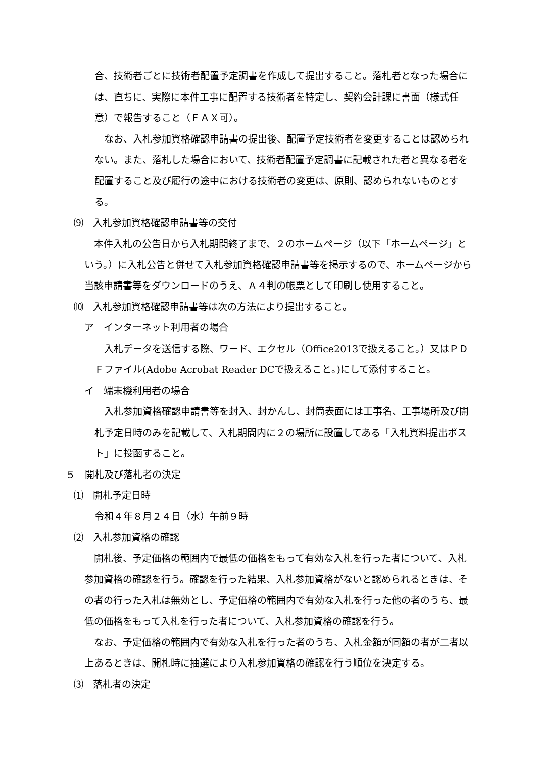合、技術者ごとに技術者配置予定調書を作成して提出すること。落札者となった場合には、直ちに、実際に本件工事に配置する技術者を特定し、契約会計課に書面（様式任意）で報告すること（ＦＡＸ可）。
　なお、入札参加資格確認申請書の提出後、配置予定技術者を変更することは認められない。また、落札した場合において、技術者配置予定調書に記載された者と異なる者を配置すること及び履行の途中における技術者の変更は、原則、認められないものとする。
⑼　入札参加資格確認申請書等の交付
　本件入札の公告日から入札期間終了まで、２のホームページ（以下「ホームページ」という。）に入札公告と併せて入札参加資格確認申請書等を掲示するので、ホームページから当該申請書等をダウンロードのうえ、Ａ４判の帳票として印刷し使用すること。
⑽　入札参加資格確認申請書等は次の方法により提出すること。
ア　インターネット利用者の場合
　入札データを送信する際、ワード、エクセル（Office2013で扱えること。）又はＰＤＦファイル(Adobe Acrobat Reader DCで扱えること。)にして添付すること。
イ　端末機利用者の場合
　入札参加資格確認申請書等を封入、封かんし、封筒表面には工事名、工事場所及び開札予定日時のみを記載して、入札期間内に２の場所に設置してある「入札資料提出ポスト」に投函すること。
５　開札及び落札者の決定
⑴　開札予定日時
令和４年８月２４日（水）午前９時
⑵　入札参加資格の確認
　開札後、予定価格の範囲内で最低の価格をもって有効な入札を行った者について、入札参加資格の確認を行う。確認を行った結果、入札参加資格がないと認められるときは、その者の行った入札は無効とし、予定価格の範囲内で有効な入札を行った他の者のうち、最低の価格をもって入札を行った者について、入札参加資格の確認を行う。
　なお、予定価格の範囲内で有効な入札を行った者のうち、入札金額が同額の者が二者以上あるときは、開札時に抽選により入札参加資格の確認を行う順位を決定する。
⑶　落札者の決定